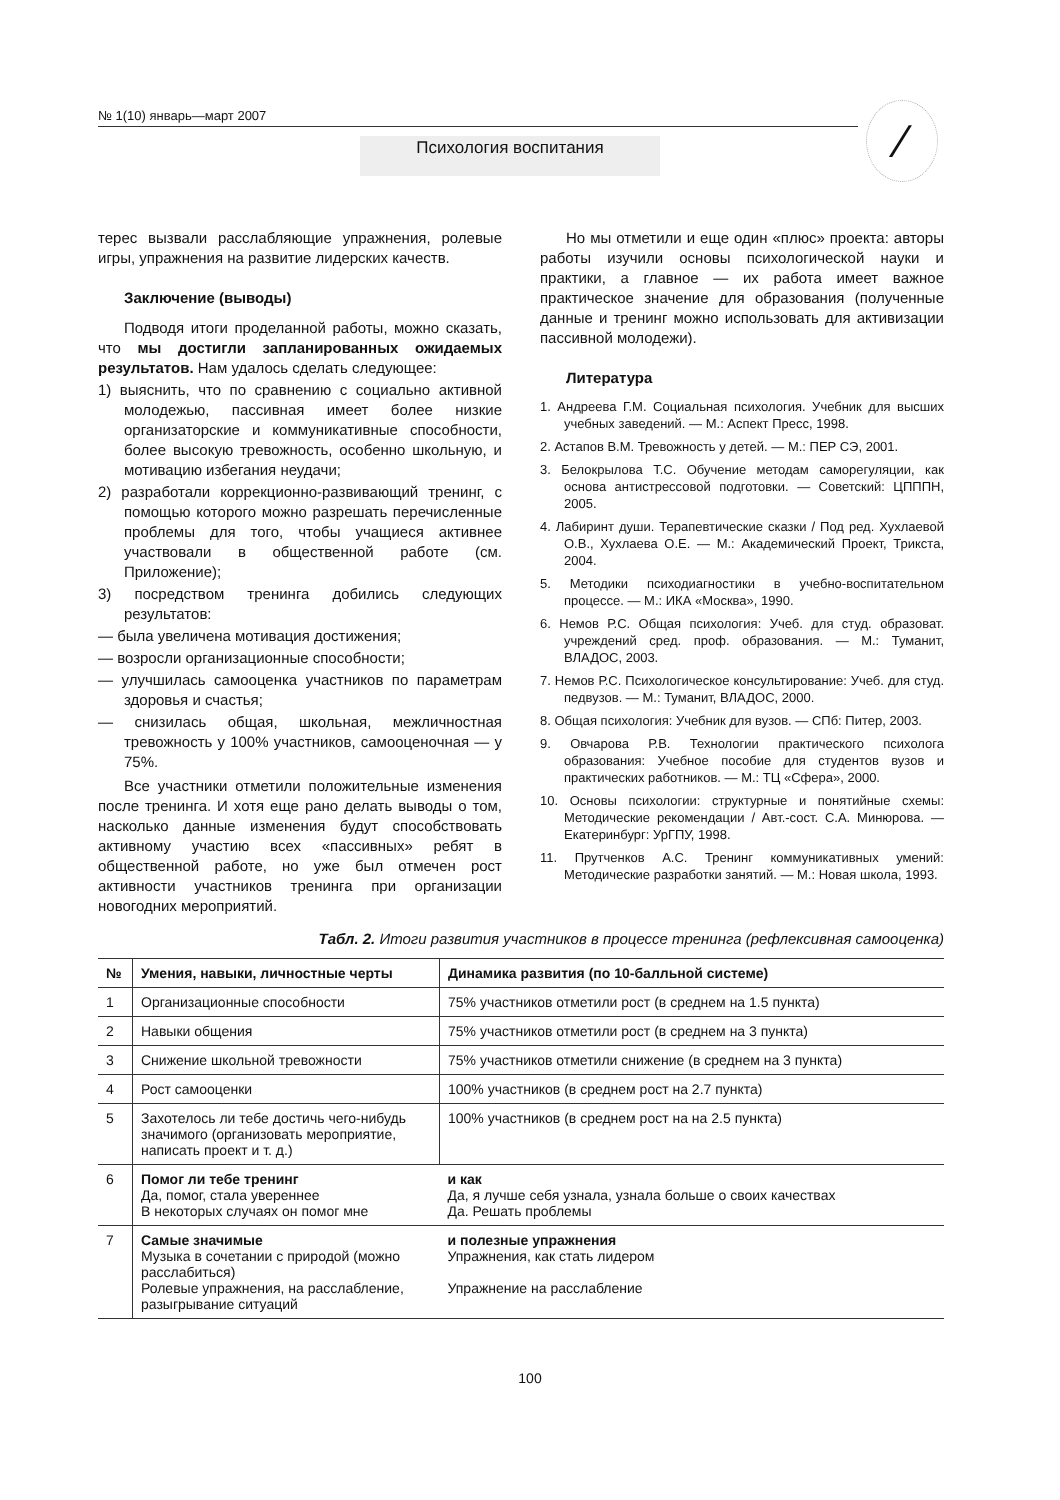№ 1(10) январь—март 2007
Психология воспитания ⁄
терес вызвали расслабляющие упражнения, ролевые игры, упражнения на развитие лидерских качеств.
Заключение (выводы)
Подводя итоги проделанной работы, можно сказать, что мы достигли запланированных ожидаемых результатов. Нам удалось сделать следующее:
1) выяснить, что по сравнению с социально активной молодежью, пассивная имеет более низкие организаторские и коммуникативные способности, более высокую тревожность, особенно школьную, и мотивацию избегания неудачи;
2) разработали коррекционно-развивающий тренинг, с помощью которого можно разрешать перечисленные проблемы для того, чтобы учащиеся активнее участвовали в общественной работе (см. Приложение);
3) посредством тренинга добились следующих результатов:
— была увеличена мотивация достижения;
— возросли организационные способности;
— улучшилась самооценка участников по параметрам здоровья и счастья;
— снизилась общая, школьная, межличностная тревожность у 100% участников, самооценочная — у 75%.
Все участники отметили положительные изменения после тренинга. И хотя еще рано делать выводы о том, насколько данные изменения будут способствовать активному участию всех «пассивных» ребят в общественной работе, но уже был отмечен рост активности участников тренинга при организации новогодних мероприятий.
Но мы отметили и еще один «плюс» проекта: авторы работы изучили основы психологической науки и практики, а главное — их работа имеет важное практическое значение для образования (полученные данные и тренинг можно использовать для активизации пассивной молодежи).
Литература
1. Андреева Г.М. Социальная психология. Учебник для высших учебных заведений. — М.: Аспект Пресс, 1998.
2. Астапов В.М. Тревожность у детей. — М.: ПЕР СЭ, 2001.
3. Белокрылова Т.С. Обучение методам саморегуляции, как основа антистрессовой подготовки. — Советский: ЦПППН, 2005.
4. Лабиринт души. Терапевтические сказки / Под ред. Хухлаевой О.В., Хухлаева О.Е. — М.: Академический Проект, Трикста, 2004.
5. Методики психодиагностики в учебно-воспитательном процессе. — М.: ИКА «Москва», 1990.
6. Немов Р.С. Общая психология: Учеб. для студ. образоват. учреждений сред. проф. образования. — М.: Туманит, ВЛАДОС, 2003.
7. Немов Р.С. Психологическое консультирование: Учеб. для студ. педвузов. — М.: Туманит, ВЛАДОС, 2000.
8. Общая психология: Учебник для вузов. — СПб: Питер, 2003.
9. Овчарова Р.В. Технологии практического психолога образования: Учебное пособие для студентов вузов и практических работников. — М.: ТЦ «Сфера», 2000.
10. Основы психологии: структурные и понятийные схемы: Методические рекомендации / Авт.-сост. С.А. Минюрова. — Екатеринбург: УрГПУ, 1998.
11. Прутченков А.С. Тренинг коммуникативных умений: Методические разработки занятий. — М.: Новая школа, 1993.
Табл. 2. Итоги развития участников в процессе тренинга (рефлексивная самооценка)
| № | Умения, навыки, личностные черты | Динамика развития (по 10-балльной системе) |
| --- | --- | --- |
| 1 | Организационные способности | 75% участников отметили рост (в среднем на 1.5 пункта) |
| 2 | Навыки общения | 75% участников отметили рост (в среднем на 3 пункта) |
| 3 | Снижение школьной тревожности | 75% участников отметили снижение (в среднем на 3 пункта) |
| 4 | Рост самооценки | 100% участников (в среднем рост на 2.7 пункта) |
| 5 | Захотелось ли тебе достичь чего-нибудь значимого (организовать мероприятие, написать проект и т. д.) | 100% участников (в среднем рост на на 2.5 пункта) |
| 6 | Помог ли тебе тренинг Да, помог, стала увереннее В некоторых случаях он помог мне | и как Да, я лучше себя узнала, узнала больше о своих качествах Да. Решать проблемы |
| 7 | Самые значимые Музыка в сочетании с природой (можно расслабиться) Ролевые упражнения, на расслабление, разыгрывание ситуаций | и полезные упражнения Упражнения, как стать лидером Упражнение на расслабление |
100